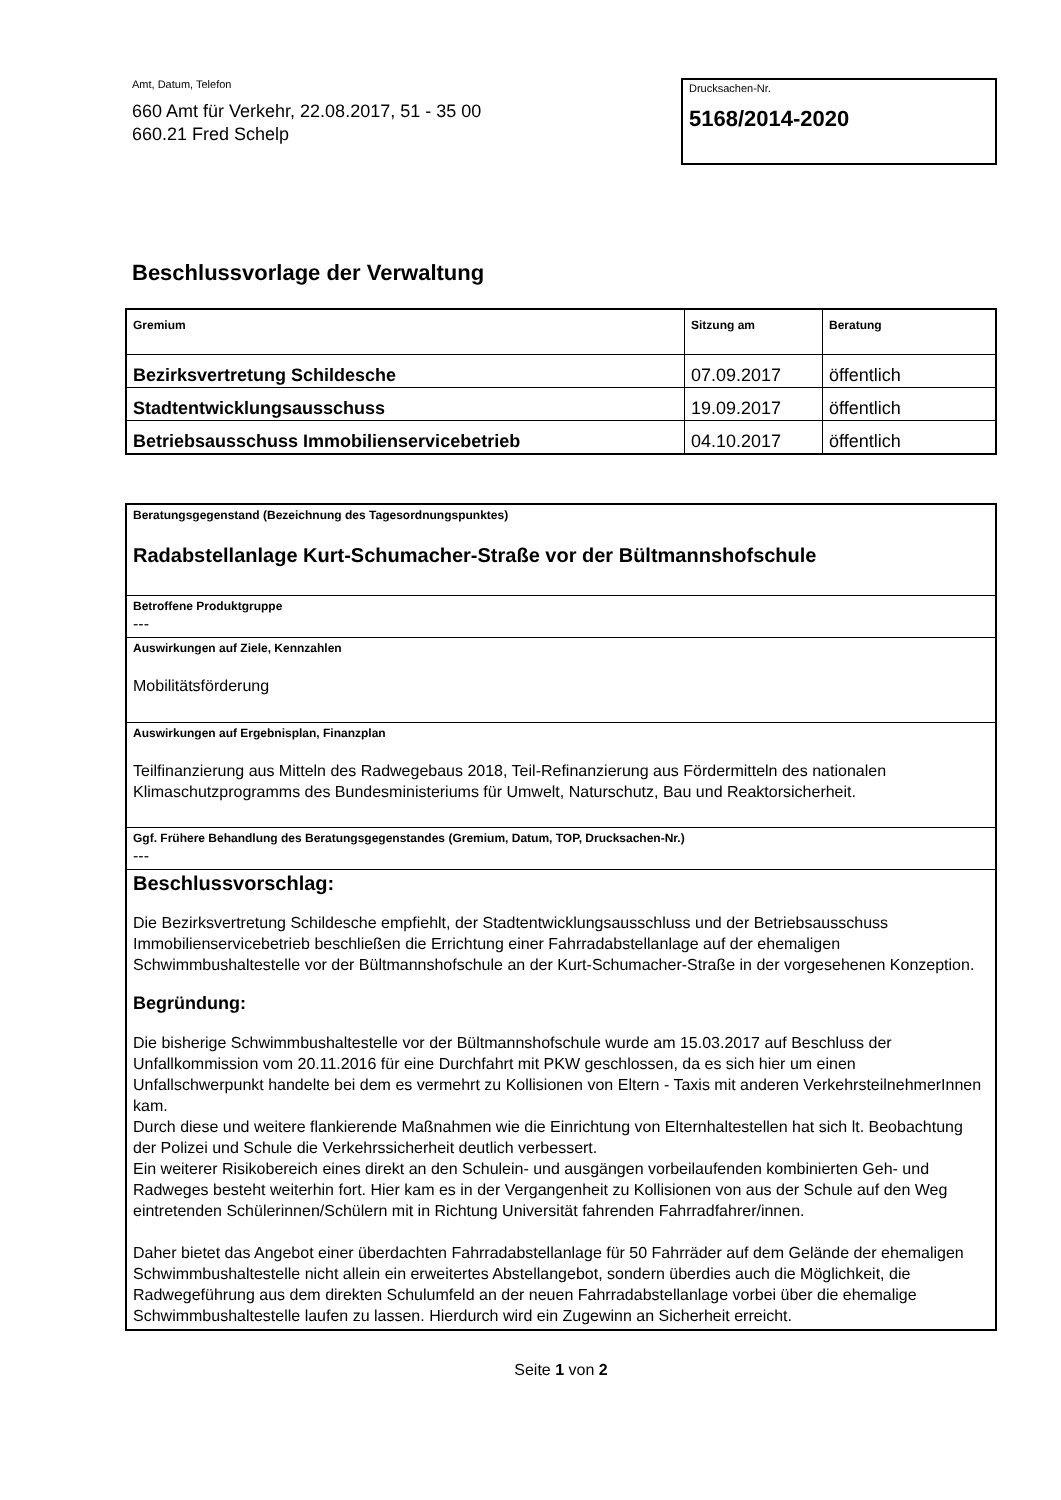Amt, Datum, Telefon
660 Amt für Verkehr, 22.08.2017, 51 - 35 00
660.21 Fred Schelp
Drucksachen-Nr.
5168/2014-2020
Beschlussvorlage der Verwaltung
| Gremium | Sitzung am | Beratung |
| --- | --- | --- |
| Bezirksvertretung Schildesche | 07.09.2017 | öffentlich |
| Stadtentwicklungsausschuss | 19.09.2017 | öffentlich |
| Betriebsausschuss Immobilienservicebetrieb | 04.10.2017 | öffentlich |
Beratungsgegenstand (Bezeichnung des Tagesordnungspunktes)
Radabstellanlage Kurt-Schumacher-Straße vor der Bültmannshofschule
Betroffene Produktgruppe
---
Auswirkungen auf Ziele, Kennzahlen
Mobilitätsförderung
Auswirkungen auf Ergebnisplan, Finanzplan
Teilfinanzierung aus Mitteln des Radwegebaus 2018, Teil-Refinanzierung aus Fördermitteln des nationalen Klimaschutzprogramms des Bundesministeriums für Umwelt, Naturschutz, Bau und Reaktorsicherheit.
Ggf. Frühere Behandlung des Beratungsgegenstandes (Gremium, Datum, TOP, Drucksachen-Nr.)
---
Beschlussvorschlag:
Die Bezirksvertretung Schildesche empfiehlt, der Stadtentwicklungsausschluss und der Betriebsausschuss Immobilienservicebetrieb beschließen die Errichtung einer Fahrradabstellanlage auf der ehemaligen Schwimmbushaltestelle vor der Bültmannshofschule an der Kurt-Schumacher-Straße in der vorgesehenen Konzeption.
Begründung:
Die bisherige Schwimmbushaltestelle vor der Bültmannshofschule wurde am 15.03.2017 auf Beschluss der Unfallkommission vom 20.11.2016 für eine Durchfahrt mit PKW geschlossen, da es sich hier um einen Unfallschwerpunkt handelte bei dem es vermehrt zu Kollisionen von Eltern - Taxis mit anderen VerkehrsteilnehmerInnen kam.
Durch diese und weitere flankierende Maßnahmen wie die Einrichtung von Elternhaltestellen hat sich lt. Beobachtung der Polizei und Schule die Verkehrssicherheit deutlich verbessert.
Ein weiterer Risikobereich eines direkt an den Schulein- und ausgängen vorbeilaufenden kombinierten Geh- und Radweges besteht weiterhin fort. Hier kam es in der Vergangenheit zu Kollisionen von aus der Schule auf den Weg eintretenden Schülerinnen/Schülern mit in Richtung Universität fahrenden Fahrradfahrer/innen.
Daher bietet das Angebot einer überdachten Fahrradabstellanlage für 50 Fahrräder auf dem Gelände der ehemaligen Schwimmbushaltestelle nicht allein ein erweitertes Abstellangebot, sondern überdies auch die Möglichkeit, die Radwegeführung aus dem direkten Schulumfeld an der neuen Fahrradabstellanlage vorbei über die ehemalige Schwimmbushaltestelle laufen zu lassen. Hierdurch wird ein Zugewinn an Sicherheit erreicht.
Seite 1 von 2